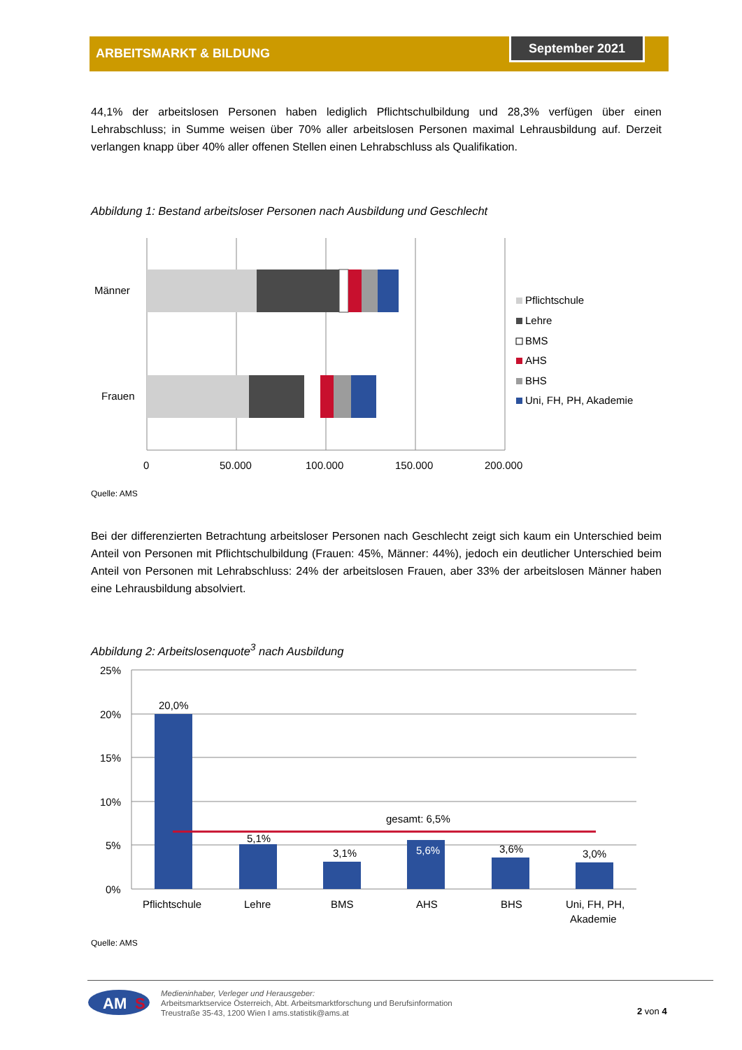ARBEITSMARKT & BILDUNG
September 2021
44,1% der arbeitslosen Personen haben lediglich Pflichtschulbildung und 28,3% verfügen über einen Lehrabschluss; in Summe weisen über 70% aller arbeitslosen Personen maximal Lehrausbildung auf. Derzeit verlangen knapp über 40% aller offenen Stellen einen Lehrabschluss als Qualifikation.
Abbildung 1: Bestand arbeitsloser Personen nach Ausbildung und Geschlecht
Männer
Frauen
0
50.000
100.000
150.000
200.000
Pflichtschule
Lehre
BMS
AHS
BHS
Uni, FH, PH, Akademie
Quelle: AMS
Bei der differenzierten Betrachtung arbeitsloser Personen nach Geschlecht zeigt sich kaum ein Unterschied beim Anteil von Personen mit Pflichtschulbildung (Frauen: 45%, Männer: 44%), jedoch ein deutlicher Unterschied beim Anteil von Personen mit Lehrabschluss: 24% der arbeitslosen Frauen, aber 33% der arbeitslosen Männer haben eine Lehrausbildung absolviert.
Abbildung 2: Arbeitslosenquote<sup>3</sup> nach Ausbildung
25%
20%
15%
10%
5%
0%
20,0%
5,1%
3,1%
5,6%
3,6%
3,0%
gesamt: 6,5%
Pflichtschule
Lehre
BMS
AHS
BHS
Uni, FH, PH,
Akademie
Quelle: AMS
AM
S
Medieninhaber, Verleger und Herausgeber:
Arbeitsmarktservice Österreich, Abt. Arbeitsmarktforschung und Berufsinformation
Treustraße 35-43, 1200 Wien I ams.statistik@ams.at
2 von 4